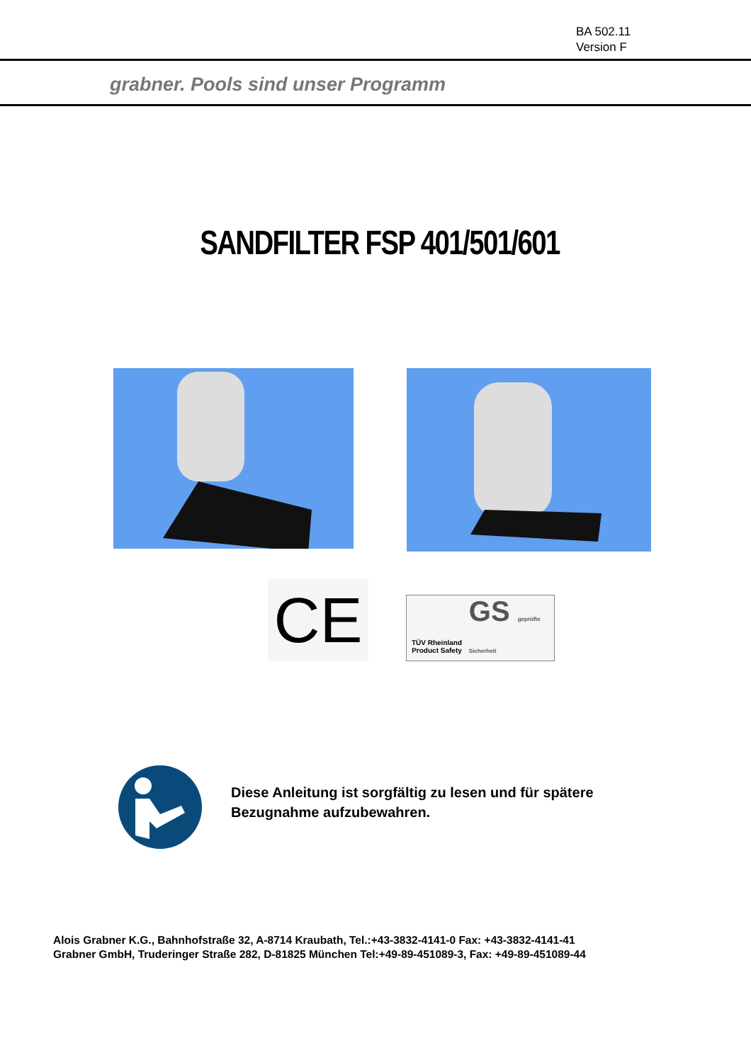BA 502.11
Version F
grabner. Pools sind unser Programm
SANDFILTER FSP 401/501/601
CE
TÜV Rheinland Product Safety
GS geprüfte Sicherheit
Diese Anleitung ist sorgfältig zu lesen und für spätere Bezugnahme aufzubewahren.
Alois Grabner K.G., Bahnhofstraße 32, A-8714 Kraubath, Tel.:+43-3832-4141-0 Fax: +43-3832-4141-41
Grabner GmbH, Truderinger Straße 282, D-81825 München Tel:+49-89-451089-3, Fax: +49-89-451089-44